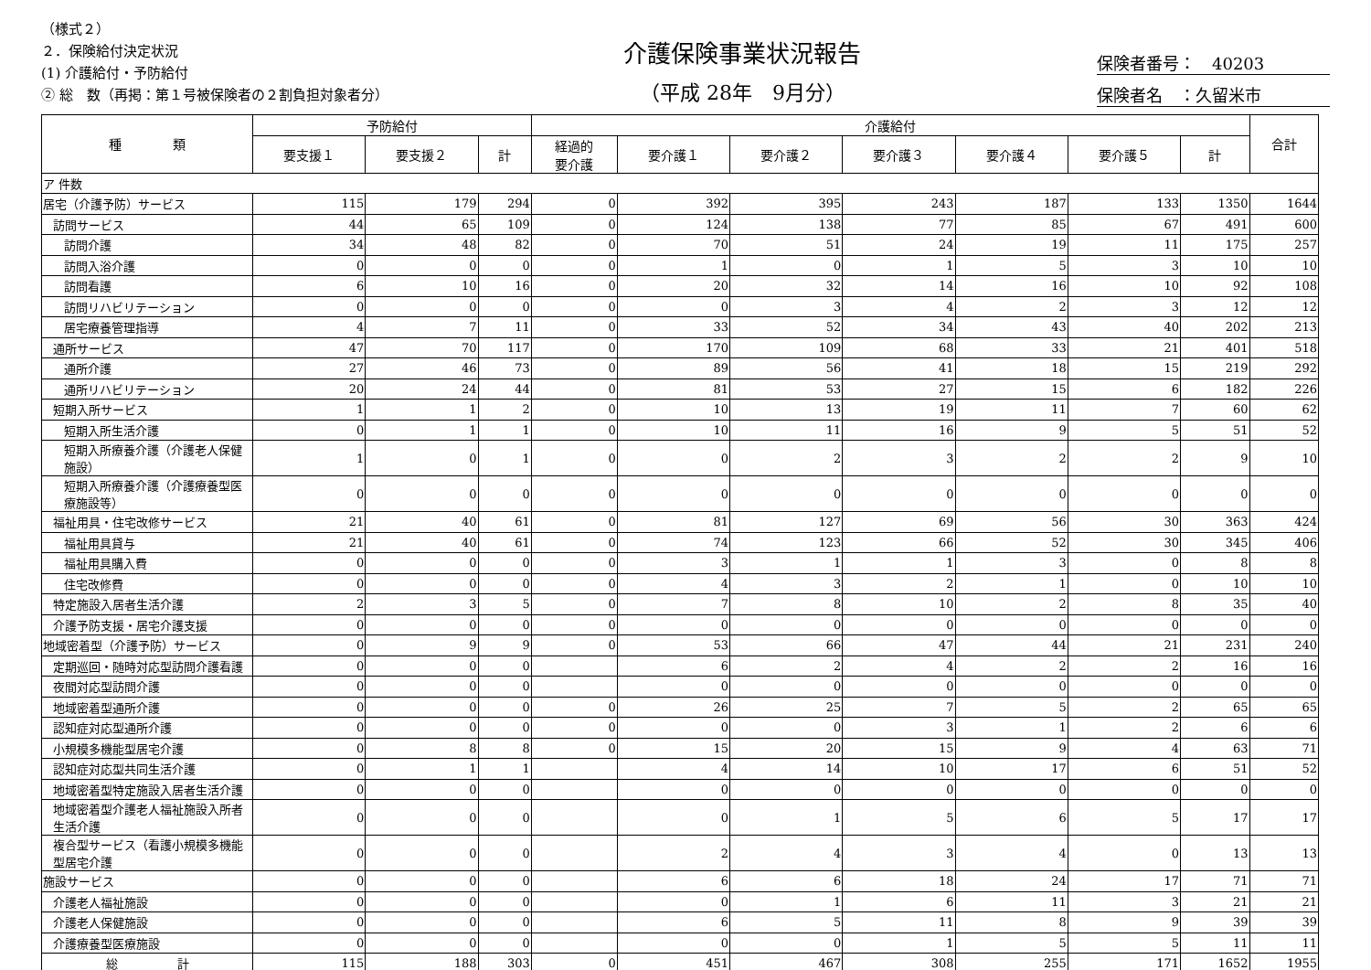（様式２）
２．保険給付決定状況
(1) 介護給付・予防給付
② 総　数（再掲：第１号被保険者の２割負担対象者分）
介護保険事業状況報告
（平成 28年　9月分）
保険者番号：　40203
保険者名　：久留米市
| 種 類 | 予防給付 | | | 介護給付 | | | | | | | 合計 |
| --- | --- | --- | --- | --- | --- | --- | --- | --- | --- | --- | --- |
| | 要支援１ | 要支援２ | 計 | 経過的 要介護 | 要介護１ | 要介護２ | 要介護３ | 要介護４ | 要介護５ | 計 | |
| ア 件数 | | | | | | | | | | | |
| 居宅（介護予防）サービス | 115 | 179 | 294 | 0 | 392 | 395 | 243 | 187 | 133 | 1350 | 1644 |
| 訪問サービス | 44 | 65 | 109 | 0 | 124 | 138 | 77 | 85 | 67 | 491 | 600 |
| 訪問介護 | 34 | 48 | 82 | 0 | 70 | 51 | 24 | 19 | 11 | 175 | 257 |
| 訪問入浴介護 | 0 | 0 | 0 | 0 | 1 | 0 | 1 | 5 | 3 | 10 | 10 |
| 訪問看護 | 6 | 10 | 16 | 0 | 20 | 32 | 14 | 16 | 10 | 92 | 108 |
| 訪問リハビリテーション | 0 | 0 | 0 | 0 | 0 | 3 | 4 | 2 | 3 | 12 | 12 |
| 居宅療養管理指導 | 4 | 7 | 11 | 0 | 33 | 52 | 34 | 43 | 40 | 202 | 213 |
| 通所サービス | 47 | 70 | 117 | 0 | 170 | 109 | 68 | 33 | 21 | 401 | 518 |
| 通所介護 | 27 | 46 | 73 | 0 | 89 | 56 | 41 | 18 | 15 | 219 | 292 |
| 通所リハビリテーション | 20 | 24 | 44 | 0 | 81 | 53 | 27 | 15 | 6 | 182 | 226 |
| 短期入所サービス | 1 | 1 | 2 | 0 | 10 | 13 | 19 | 11 | 7 | 60 | 62 |
| 短期入所生活介護 | 0 | 1 | 1 | 0 | 10 | 11 | 16 | 9 | 5 | 51 | 52 |
| 短期入所療養介護（介護老人保健施設） | 1 | 0 | 1 | 0 | 0 | 2 | 3 | 2 | 2 | 9 | 10 |
| 短期入所療養介護（介護療養型医療施設等） | 0 | 0 | 0 | 0 | 0 | 0 | 0 | 0 | 0 | 0 | 0 |
| 福祉用具・住宅改修サービス | 21 | 40 | 61 | 0 | 81 | 127 | 69 | 56 | 30 | 363 | 424 |
| 福祉用具貸与 | 21 | 40 | 61 | 0 | 74 | 123 | 66 | 52 | 30 | 345 | 406 |
| 福祉用具購入費 | 0 | 0 | 0 | 0 | 3 | 1 | 1 | 3 | 0 | 8 | 8 |
| 住宅改修費 | 0 | 0 | 0 | 0 | 4 | 3 | 2 | 1 | 0 | 10 | 10 |
| 特定施設入居者生活介護 | 2 | 3 | 5 | 0 | 7 | 8 | 10 | 2 | 8 | 35 | 40 |
| 介護予防支援・居宅介護支援 | 0 | 0 | 0 | 0 | 0 | 0 | 0 | 0 | 0 | 0 | 0 |
| 地域密着型（介護予防）サービス | 0 | 9 | 9 | 0 | 53 | 66 | 47 | 44 | 21 | 231 | 240 |
| 定期巡回・随時対応型訪問介護看護 | 0 | 0 | 0 | | 6 | 2 | 4 | 2 | 2 | 16 | 16 |
| 夜間対応型訪問介護 | 0 | 0 | 0 | | 0 | 0 | 0 | 0 | 0 | 0 | 0 |
| 地域密着型通所介護 | 0 | 0 | 0 | 0 | 26 | 25 | 7 | 5 | 2 | 65 | 65 |
| 認知症対応型通所介護 | 0 | 0 | 0 | 0 | 0 | 0 | 3 | 1 | 2 | 6 | 6 |
| 小規模多機能型居宅介護 | 0 | 8 | 8 | 0 | 15 | 20 | 15 | 9 | 4 | 63 | 71 |
| 認知症対応型共同生活介護 | 0 | 1 | 1 | | 4 | 14 | 10 | 17 | 6 | 51 | 52 |
| 地域密着型特定施設入居者生活介護 | 0 | 0 | 0 | | 0 | 0 | 0 | 0 | 0 | 0 | 0 |
| 地域密着型介護老人福祉施設入所者生活介護 | 0 | 0 | 0 | | 0 | 1 | 5 | 6 | 5 | 17 | 17 |
| 複合型サービス（看護小規模多機能型居宅介護 | 0 | 0 | 0 | | 2 | 4 | 3 | 4 | 0 | 13 | 13 |
| 施設サービス | 0 | 0 | 0 | | 6 | 6 | 18 | 24 | 17 | 71 | 71 |
| 介護老人福祉施設 | 0 | 0 | 0 | | 0 | 1 | 6 | 11 | 3 | 21 | 21 |
| 介護老人保健施設 | 0 | 0 | 0 | | 6 | 5 | 11 | 8 | 9 | 39 | 39 |
| 介護療養型医療施設 | 0 | 0 | 0 | | 0 | 0 | 1 | 5 | 5 | 11 | 11 |
| 総 計 | 115 | 188 | 303 | 0 | 451 | 467 | 308 | 255 | 171 | 1652 | 1955 |